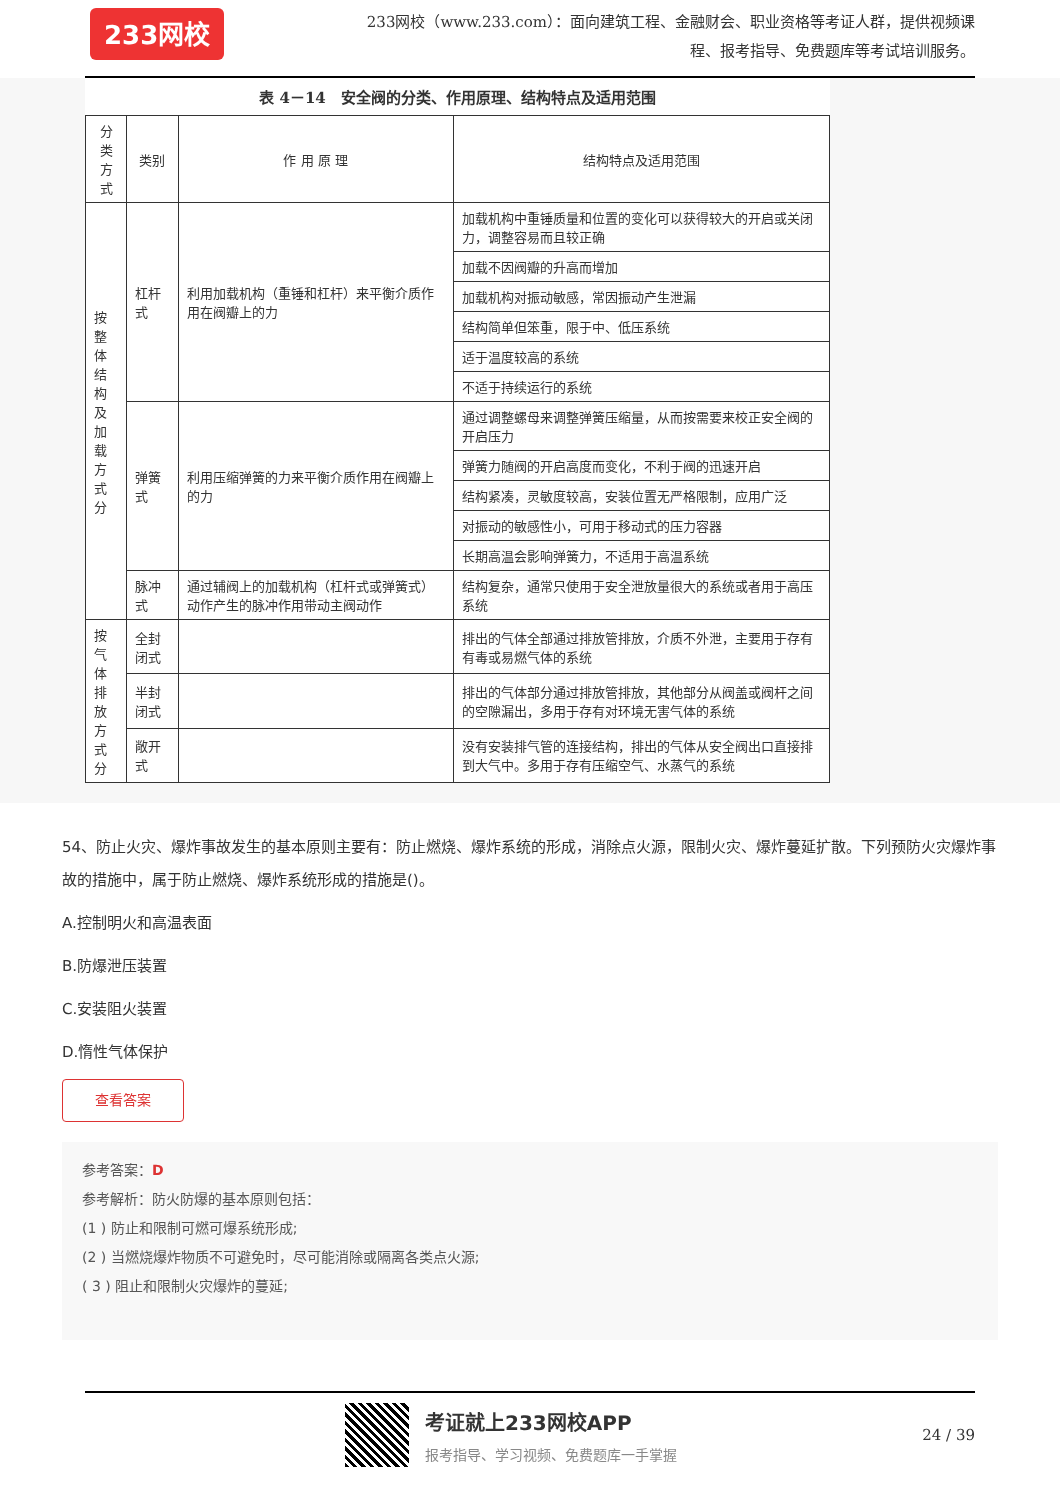233网校
233网校（www.233.com）：面向建筑工程、金融财会、职业资格等考证人群，提供视频课程、报考指导、免费题库等考试培训服务。
表 4－14　安全阀的分类、作用原理、结构特点及适用范围
| 分类方式 | 类别 | 作 用 原 理 | 结构特点及适用范围 |
| --- | --- | --- | --- |
| 按整体结构及加载方式分 | 杠杆式 | 利用加载机构（重锤和杠杆）来平衡介质作用在阀瓣上的力 | 加载机构中重锤质量和位置的变化可以获得较大的开启或关闭力，调整容易而且较正确 |
| | | | 加载不因阀瓣的升高而增加 |
| | | | 加载机构对振动敏感，常因振动产生泄漏 |
| | | | 结构简单但笨重，限于中、低压系统 |
| | | | 适于温度较高的系统 |
| | | | 不适于持续运行的系统 |
| | 弹簧式 | 利用压缩弹簧的力来平衡介质作用在阀瓣上的力 | 通过调整螺母来调整弹簧压缩量，从而按需要来校正安全阀的开启压力 |
| | | | 弹簧力随阀的开启高度而变化，不利于阀的迅速开启 |
| | | | 结构紧凑，灵敏度较高，安装位置无严格限制，应用广泛 |
| | | | 对振动的敏感性小，可用于移动式的压力容器 |
| | | | 长期高温会影响弹簧力，不适用于高温系统 |
| | 脉冲式 | 通过辅阀上的加载机构（杠杆式或弹簧式）动作产生的脉冲作用带动主阀动作 | 结构复杂，通常只使用于安全泄放量很大的系统或者用于高压系统 |
| 按气体排放方式分 | 全封闭式 | | 排出的气体全部通过排放管排放，介质不外泄，主要用于存有有毒或易燃气体的系统 |
| | 半封闭式 | | 排出的气体部分通过排放管排放，其他部分从阀盖或阀杆之间的空隙漏出，多用于存有对环境无害气体的系统 |
| | 敞开式 | | 没有安装排气管的连接结构，排出的气体从安全阀出口直接排到大气中。多用于存有压缩空气、水蒸气的系统 |
54、防止火灾、爆炸事故发生的基本原则主要有：防止燃烧、爆炸系统的形成，消除点火源，限制火灾、爆炸蔓延扩散。下列预防火灾爆炸事故的措施中，属于防止燃烧、爆炸系统形成的措施是()。
A.控制明火和高温表面
B.防爆泄压装置
C.安装阻火装置
D.惰性气体保护
查看答案
参考答案：D
参考解析：防火防爆的基本原则包括：
(1 ) 防止和限制可燃可爆系统形成;
(2 ) 当燃烧爆炸物质不可避免时，尽可能消除或隔离各类点火源;
( 3 ) 阻止和限制火灾爆炸的蔓延;
考证就上233网校APP
报考指导、学习视频、免费题库一手掌握
24 / 39